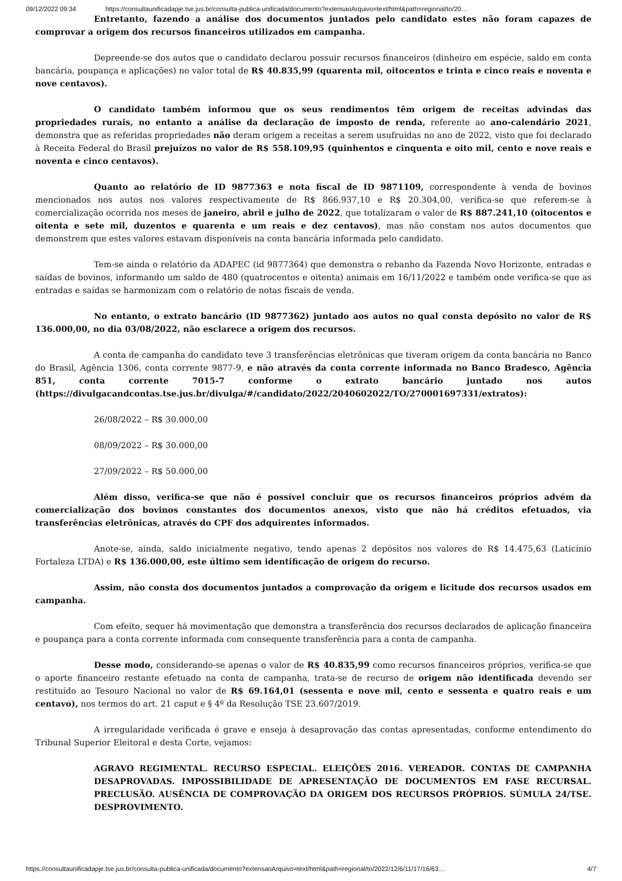09/12/2022 09:34 https://consultaunificadapje.tse.jus.br/consulta-publica-unificada/documento?extensaoArquivo=text/html&path=regional/to/20…
Entretanto, fazendo a análise dos documentos juntados pelo candidato estes não foram capazes de comprovar a origem dos recursos financeiros utilizados em campanha.
Depreende-se dos autos que o candidato declarou possuir recursos financeiros (dinheiro em espécie, saldo em conta bancária, poupança e aplicações) no valor total de R$ 40.835,99 (quarenta mil, oitocentos e trinta e cinco reais e noventa e nove centavos).
O candidato também informou que os seus rendimentos têm origem de receitas advindas das propriedades rurais, no entanto a análise da declaração de imposto de renda, referente ao ano-calendário 2021, demonstra que as referidas propriedades não deram origem a receitas a serem usufruídas no ano de 2022, visto que foi declarado à Receita Federal do Brasil prejuízos no valor de R$ 558.109,95 (quinhentos e cinquenta e oito mil, cento e nove reais e noventa e cinco centavos).
Quanto ao relatório de ID 9877363 e nota fiscal de ID 9871109, correspondente à venda de bovinos mencionados nos autos nos valores respectivamente de R$ 866.937,10 e R$ 20.304,00, verifica-se que referem-se à comercialização ocorrida nos meses de janeiro, abril e julho de 2022, que totalizaram o valor de R$ 887.241,10 (oitocentos e oitenta e sete mil, duzentos e quarenta e um reais e dez centavos), mas não constam nos autos documentos que demonstrem que estes valores estavam disponíveis na conta bancária informada pelo candidato.
Tem-se ainda o relatório da ADAPEC (id 9877364) que demonstra o rebanho da Fazenda Novo Horizonte, entradas e saídas de bovinos, informando um saldo de 480 (quatrocentos e oitenta) animais em 16/11/2022 e também onde verifica-se que as entradas e saídas se harmonizam com o relatório de notas fiscais de venda.
No entanto, o extrato bancário (ID 9877362) juntado aos autos no qual consta depósito no valor de R$ 136.000,00, no dia 03/08/2022, não esclarece a origem dos recursos.
A conta de campanha do candidato teve 3 transferências eletrônicas que tiveram origem da conta bancária no Banco do Brasil, Agência 1306, conta corrente 9877-9, e não através da conta corrente informada no Banco Bradesco, Agência 851, conta corrente 7015-7 conforme o extrato bancário juntado nos autos (https://divulgacandcontas.tse.jus.br/divulga/#/candidato/2022/2040602022/TO/270001697331/extratos):
26/08/2022 – R$ 30.000,00
08/09/2022 – R$ 30.000,00
27/09/2022 – R$ 50.000,00
Além disso, verifica-se que não é possível concluir que os recursos financeiros próprios advém da comercialização dos bovinos constantes dos documentos anexos, visto que não há créditos efetuados, via transferências eletrônicas, através do CPF dos adquirentes informados.
Anote-se, ainda, saldo inicialmente negativo, tendo apenas 2 depósitos nos valores de R$ 14.475,63 (Laticínio Fortaleza LTDA) e R$ 136.000,00, este último sem identificação de origem do recurso.
Assim, não consta dos documentos juntados a comprovação da origem e licitude dos recursos usados em campanha.
Com efeito, sequer há movimentação que demonstra a transferência dos recursos declarados de aplicação financeira e poupança para a conta corrente informada com consequente transferência para a conta de campanha.
Desse modo, considerando-se apenas o valor de R$ 40.835,99 como recursos financeiros próprios, verifica-se que o aporte financeiro restante efetuado na conta de campanha, trata-se de recurso de origem não identificada devendo ser restituído ao Tesouro Nacional no valor de R$ 69.164,01 (sessenta e nove mil, cento e sessenta e quatro reais e um centavo), nos termos do art. 21 caput e § 4º da Resolução TSE 23.607/2019.
A irregularidade verificada é grave e enseja à desaprovação das contas apresentadas, conforme entendimento do Tribunal Superior Eleitoral e desta Corte, vejamos:
AGRAVO REGIMENTAL. RECURSO ESPECIAL. ELEIÇÕES 2016. VEREADOR. CONTAS DE CAMPANHA DESAPROVADAS. IMPOSSIBILIDADE DE APRESENTAÇÃO DE DOCUMENTOS EM FASE RECURSAL. PRECLUSÃO. AUSÊNCIA DE COMPROVAÇÃO DA ORIGEM DOS RECURSOS PRÓPRIOS. SÚMULA 24/TSE. DESPROVIMENTO.
https://consultaunificadapje.tse.jus.br/consulta-publica-unificada/documento?extensaoArquivo=text/html&path=regional/to/2022/12/6/11/17/16/63… 4/7